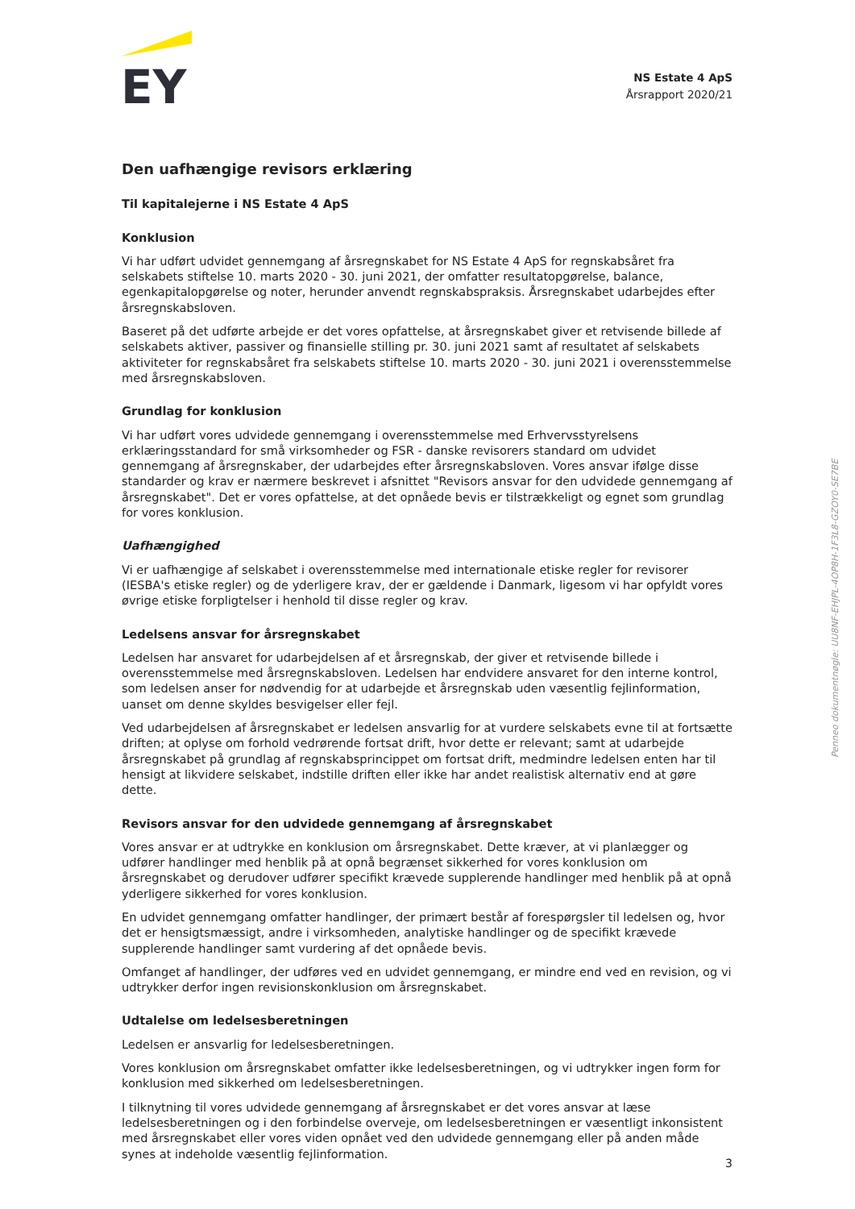EY
NS Estate 4 ApS
Årsrapport 2020/21
Den uafhængige revisors erklæring
Til kapitalejerne i NS Estate 4 ApS
Konklusion
Vi har udført udvidet gennemgang af årsregnskabet for NS Estate 4 ApS for regnskabsåret fra selskabets stiftelse 10. marts 2020 - 30. juni 2021, der omfatter resultatopgørelse, balance, egenkapitalopgørelse og noter, herunder anvendt regnskabspraksis. Årsregnskabet udarbejdes efter årsregnskabsloven.
Baseret på det udførte arbejde er det vores opfattelse, at årsregnskabet giver et retvisende billede af selskabets aktiver, passiver og finansielle stilling pr. 30. juni 2021 samt af resultatet af selskabets aktiviteter for regnskabsåret fra selskabets stiftelse 10. marts 2020 - 30. juni 2021 i overensstemmelse med årsregnskabsloven.
Grundlag for konklusion
Vi har udført vores udvidede gennemgang i overensstemmelse med Erhvervsstyrelsens erklæringsstandard for små virksomheder og FSR - danske revisorers standard om udvidet gennemgang af årsregnskaber, der udarbejdes efter årsregnskabsloven. Vores ansvar ifølge disse standarder og krav er nærmere beskrevet i afsnittet "Revisors ansvar for den udvidede gennemgang af årsregnskabet". Det er vores opfattelse, at det opnåede bevis er tilstrækkeligt og egnet som grundlag for vores konklusion.
Uafhængighed
Vi er uafhængige af selskabet i overensstemmelse med internationale etiske regler for revisorer (IESBA's etiske regler) og de yderligere krav, der er gældende i Danmark, ligesom vi har opfyldt vores øvrige etiske forpligtelser i henhold til disse regler og krav.
Ledelsens ansvar for årsregnskabet
Ledelsen har ansvaret for udarbejdelsen af et årsregnskab, der giver et retvisende billede i overensstemmelse med årsregnskabsloven. Ledelsen har endvidere ansvaret for den interne kontrol, som ledelsen anser for nødvendig for at udarbejde et årsregnskab uden væsentlig fejlinformation, uanset om denne skyldes besvigelser eller fejl.
Ved udarbejdelsen af årsregnskabet er ledelsen ansvarlig for at vurdere selskabets evne til at fortsætte driften; at oplyse om forhold vedrørende fortsat drift, hvor dette er relevant; samt at udarbejde årsregnskabet på grundlag af regnskabsprincippet om fortsat drift, medmindre ledelsen enten har til hensigt at likvidere selskabet, indstille driften eller ikke har andet realistisk alternativ end at gøre dette.
Revisors ansvar for den udvidede gennemgang af årsregnskabet
Vores ansvar er at udtrykke en konklusion om årsregnskabet. Dette kræver, at vi planlægger og udfører handlinger med henblik på at opnå begrænset sikkerhed for vores konklusion om årsregnskabet og derudover udfører specifikt krævede supplerende handlinger med henblik på at opnå yderligere sikkerhed for vores konklusion.
En udvidet gennemgang omfatter handlinger, der primært består af forespørgsler til ledelsen og, hvor det er hensigtsmæssigt, andre i virksomheden, analytiske handlinger og de specifikt krævede supplerende handlinger samt vurdering af det opnåede bevis.
Omfanget af handlinger, der udføres ved en udvidet gennemgang, er mindre end ved en revision, og vi udtrykker derfor ingen revisionskonklusion om årsregnskabet.
Udtalelse om ledelsesberetningen
Ledelsen er ansvarlig for ledelsesberetningen.
Vores konklusion om årsregnskabet omfatter ikke ledelsesberetningen, og vi udtrykker ingen form for konklusion med sikkerhed om ledelsesberetningen.
I tilknytning til vores udvidede gennemgang af årsregnskabet er det vores ansvar at læse ledelsesberetningen og i den forbindelse overveje, om ledelsesberetningen er væsentligt inkonsistent med årsregnskabet eller vores viden opnået ved den udvidede gennemgang eller på anden måde synes at indeholde væsentlig fejlinformation.
Penneo dokumentnøgle: UU8NF-EHJPL-4OP8H-1F3L8-GZOY0-SE7BE
3